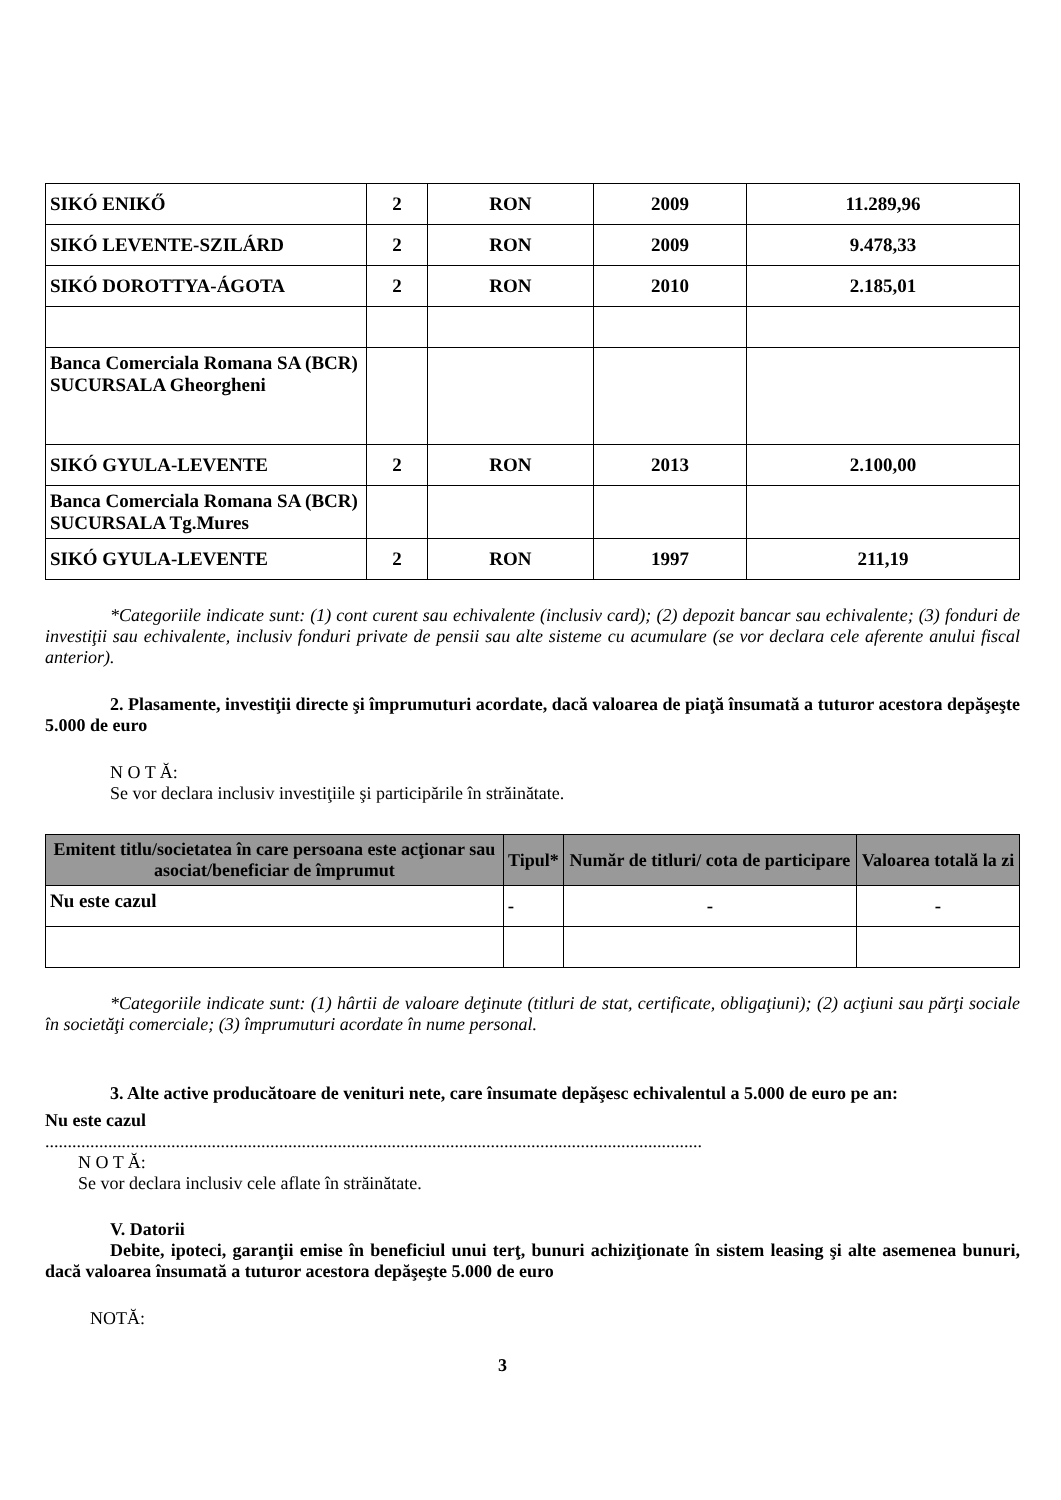| SIKÓ ENIKŐ | 2 | RON | 2009 | 11.289,96 |
| SIKÓ LEVENTE-SZILÁRD | 2 | RON | 2009 | 9.478,33 |
| SIKÓ DOROTTYA-ÁGOTA | 2 | RON | 2010 | 2.185,01 |
| Banca Comerciala Romana SA (BCR) SUCURSALA Gheorgheni | | | | |
| SIKÓ GYULA-LEVENTE | 2 | RON | 2013 | 2.100,00 |
| Banca Comerciala Romana SA (BCR) SUCURSALA Tg.Mures | | | | |
| SIKÓ GYULA-LEVENTE | 2 | RON | 1997 | 211,19 |
*Categoriile indicate sunt: (1) cont curent sau echivalente (inclusiv card); (2) depozit bancar sau echivalente; (3) fonduri de investiţii sau echivalente, inclusiv fonduri private de pensii sau alte sisteme cu acumulare (se vor declara cele aferente anului fiscal anterior).
2. Plasamente, investiţii directe şi împrumuturi acordate, dacă valoarea de piaţă însumată a tuturor acestora depăşeşte 5.000 de euro
N O T Ă:
Se vor declara inclusiv investiţiile şi participările în străinătate.
| Emitent titlu/societatea în care persoana este acţionar sau asociat/beneficiar de împrumut | Tipul* | Număr de titluri/ cota de participare | Valoarea totală la zi |
| --- | --- | --- | --- |
| Nu este cazul | - | - | - |
*Categoriile indicate sunt: (1) hârtii de valoare deţinute (titluri de stat, certificate, obligaţiuni); (2) acţiuni sau părţi sociale în societăţi comerciale; (3) împrumuturi acordate în nume personal.
3. Alte active producătoare de venituri nete, care însumate depăşesc echivalentul a 5.000 de euro pe an:
Nu este cazul
..................................................................................................................................................
N O T Ă:
Se vor declara inclusiv cele aflate în străinătate.
V. Datorii
Debite, ipoteci, garanţii emise în beneficiul unui terţ, bunuri achiziţionate în sistem leasing şi alte asemenea bunuri, dacă valoarea însumată a tuturor acestora depăşeşte 5.000 de euro
NOTĂ:
3